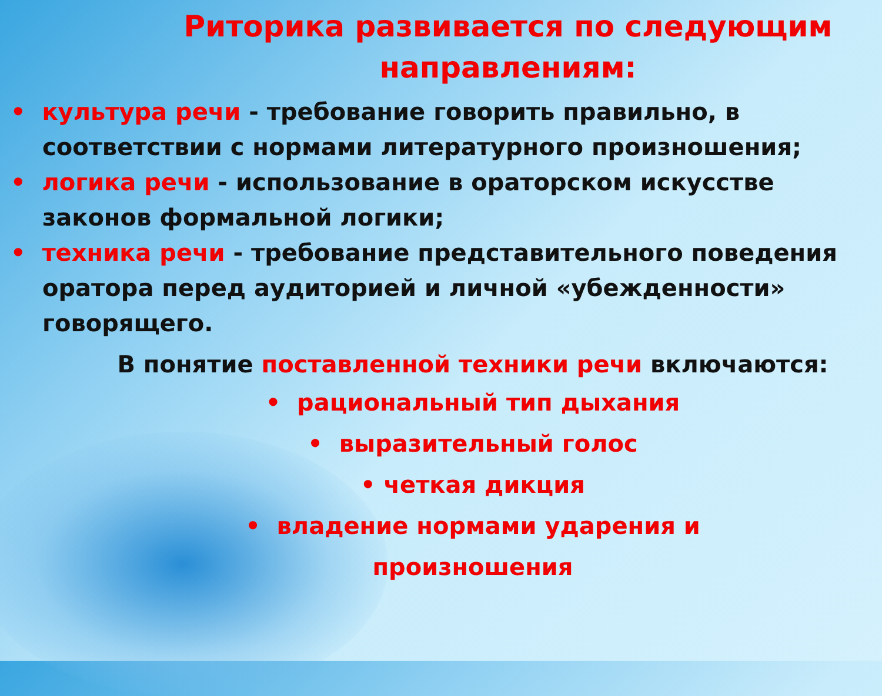Риторика развивается по следующим направлениям:
• культура речи - требование говорить правильно, в соответствии с нормами литературного произношения;
• логика речи - использование в ораторском искусстве законов формальной логики;
• техника речи - требование представительного поведения оратора перед аудиторией и личной «убежденности» говорящего.
В понятие поставленной техники речи включаются:
• рациональный тип дыхания
• выразительный голос
• четкая дикция
• владение нормами ударения и
произношения